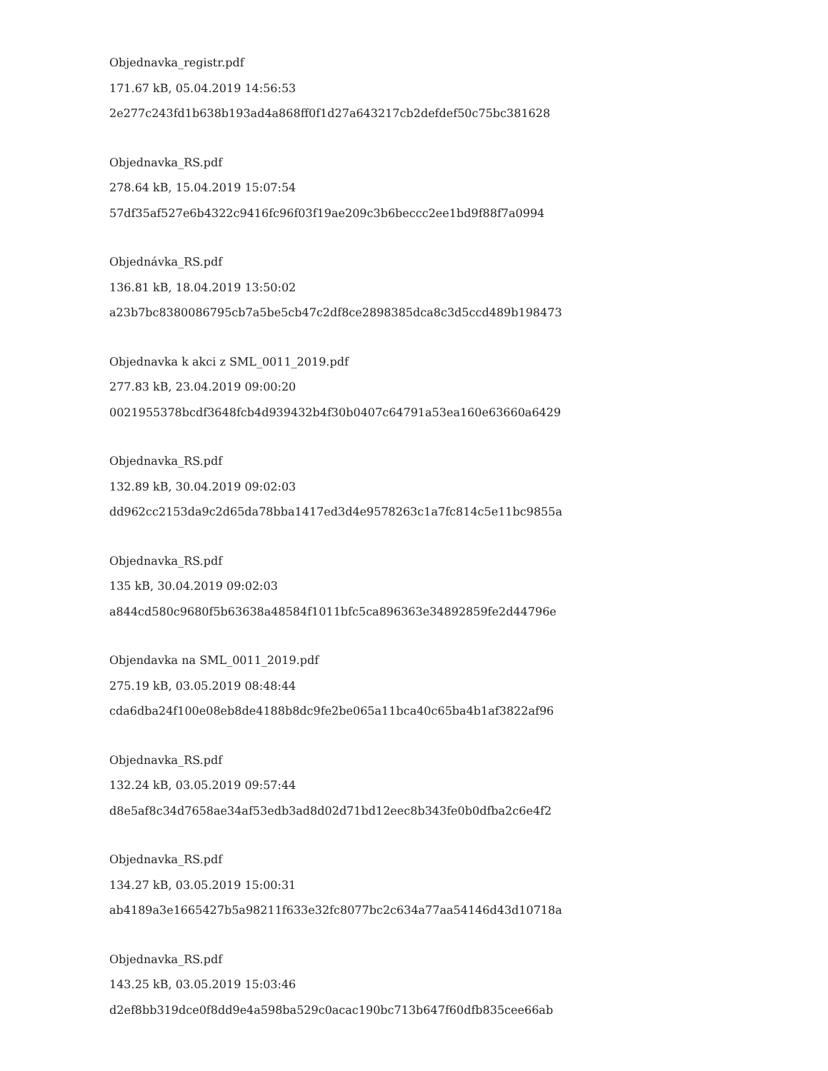Objednavka_registr.pdf
171.67 kB, 05.04.2019 14:56:53
2e277c243fd1b638b193ad4a868ff0f1d27a643217cb2defdef50c75bc381628
Objednavka_RS.pdf
278.64 kB, 15.04.2019 15:07:54
57df35af527e6b4322c9416fc96f03f19ae209c3b6beccc2ee1bd9f88f7a0994
Objednávka_RS.pdf
136.81 kB, 18.04.2019 13:50:02
a23b7bc8380086795cb7a5be5cb47c2df8ce2898385dca8c3d5ccd489b198473
Objednavka k akci z SML_0011_2019.pdf
277.83 kB, 23.04.2019 09:00:20
0021955378bcdf3648fcb4d939432b4f30b0407c64791a53ea160e63660a6429
Objednavka_RS.pdf
132.89 kB, 30.04.2019 09:02:03
dd962cc2153da9c2d65da78bba1417ed3d4e9578263c1a7fc814c5e11bc9855a
Objednavka_RS.pdf
135 kB, 30.04.2019 09:02:03
a844cd580c9680f5b63638a48584f1011bfc5ca896363e34892859fe2d44796e
Objendavka na SML_0011_2019.pdf
275.19 kB, 03.05.2019 08:48:44
cda6dba24f100e08eb8de4188b8dc9fe2be065a11bca40c65ba4b1af3822af96
Objednavka_RS.pdf
132.24 kB, 03.05.2019 09:57:44
d8e5af8c34d7658ae34af53edb3ad8d02d71bd12eec8b343fe0b0dfba2c6e4f2
Objednavka_RS.pdf
134.27 kB, 03.05.2019 15:00:31
ab4189a3e1665427b5a98211f633e32fc8077bc2c634a77aa54146d43d10718a
Objednavka_RS.pdf
143.25 kB, 03.05.2019 15:03:46
d2ef8bb319dce0f8dd9e4a598ba529c0acac190bc713b647f60dfb835cee66ab